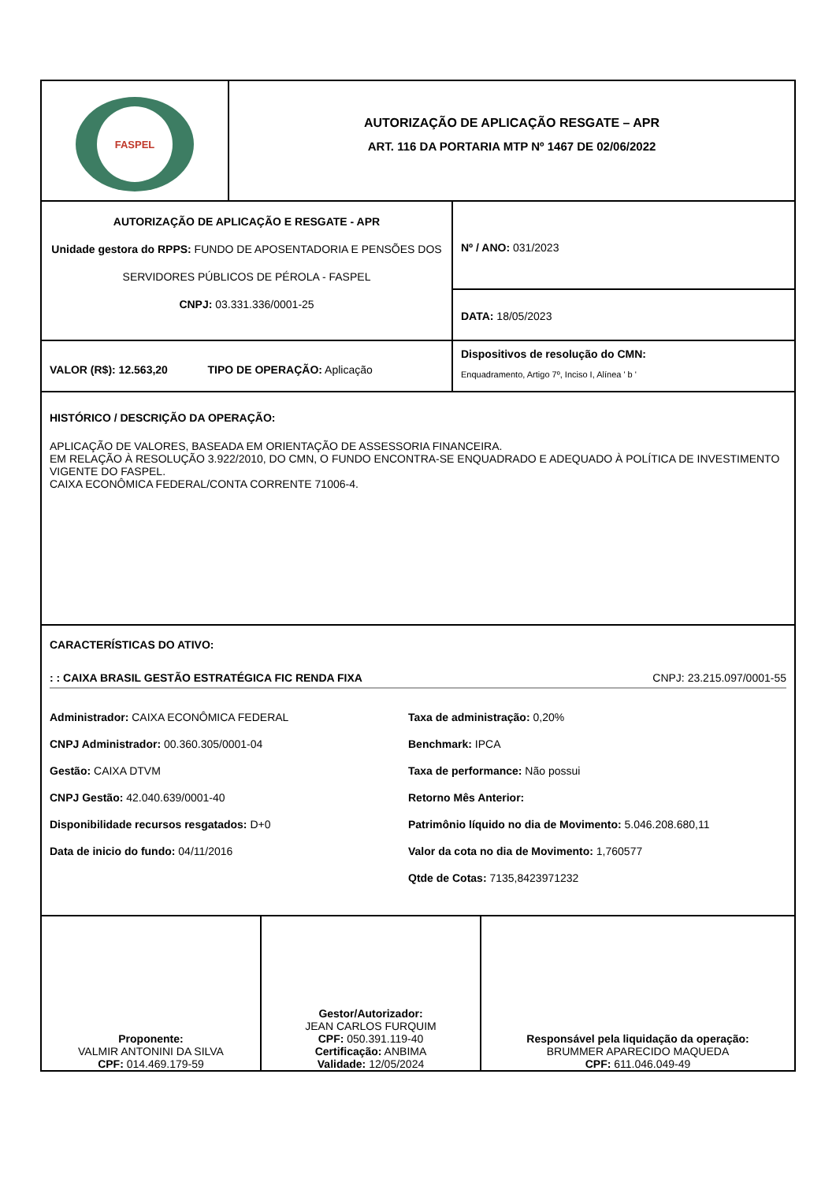FASPEL
AUTORIZAÇÃO DE APLICAÇÃO RESGATE – APR
ART. 116 DA PORTARIA MTP Nº 1467 DE 02/06/2022
AUTORIZAÇÃO DE APLICAÇÃO E RESGATE - APR
Unidade gestora do RPPS: FUNDO DE APOSENTADORIA E PENSÕES DOS SERVIDORES PÚBLICOS DE PÉROLA - FASPEL
CNPJ: 03.331.336/0001-25
Nº / ANO: 031/2023
DATA: 18/05/2023
VALOR (R$): 12.563,20 TIPO DE OPERAÇÃO: Aplicação
Dispositivos de resolução do CMN:
Enquadramento, Artigo 7º, Inciso I, Alínea ' b '
HISTÓRICO / DESCRIÇÃO DA OPERAÇÃO:
APLICAÇÃO DE VALORES, BASEADA EM ORIENTAÇÃO DE ASSESSORIA FINANCEIRA.
EM RELAÇÃO À RESOLUÇÃO 3.922/2010, DO CMN, O FUNDO ENCONTRA-SE ENQUADRADO E ADEQUADO À POLÍTICA DE INVESTIMENTO VIGENTE DO FASPEL.
CAIXA ECONÔMICA FEDERAL/CONTA CORRENTE 71006-4.
CARACTERÍSTICAS DO ATIVO:
: : CAIXA BRASIL GESTÃO ESTRATÉGICA FIC RENDA FIXA CNPJ: 23.215.097/0001-55
Administrador: CAIXA ECONÔMICA FEDERAL
Taxa de administração: 0,20%
CNPJ Administrador: 00.360.305/0001-04
Benchmark: IPCA
Gestão: CAIXA DTVM
Taxa de performance: Não possui
CNPJ Gestão: 42.040.639/0001-40
Retorno Mês Anterior:
Disponibilidade recursos resgatados: D+0
Patrimônio líquido no dia de Movimento: 5.046.208.680,11
Data de inicio do fundo: 04/11/2016
Valor da cota no dia de Movimento: 1,760577
Qtde de Cotas: 7135,8423971232
Proponente:
VALMIR ANTONINI DA SILVA
CPF: 014.469.179-59
Gestor/Autorizador:
JEAN CARLOS FURQUIM
CPF: 050.391.119-40
Certificação: ANBIMA
Validade: 12/05/2024
Responsável pela liquidação da operação:
BRUMMER APARECIDO MAQUEDA
CPF: 611.046.049-49